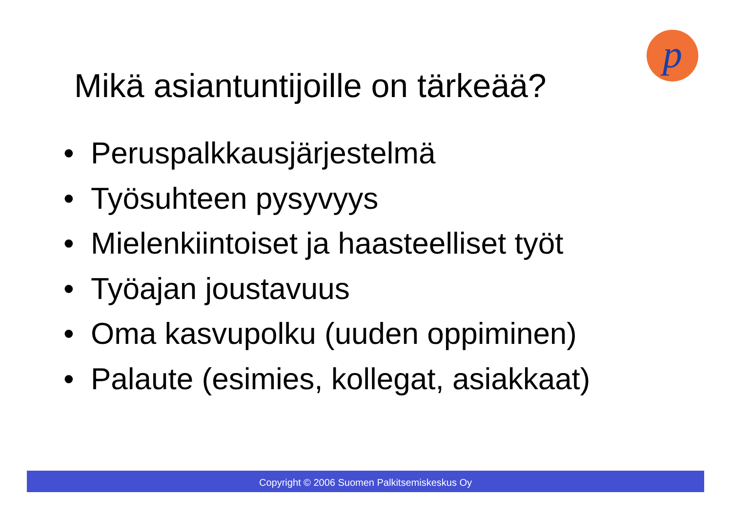p
Mikä asiantuntijoille on tärkeää?
• Peruspalkkausjärjestelmä
• Työsuhteen pysyvyys
• Mielenkiintoiset ja haasteelliset työt
• Työajan joustavuus
• Oma kasvupolku (uuden oppiminen)
• Palaute (esimies, kollegat, asiakkaat)
Copyright © 2006 Suomen Palkitsemiskeskus Oy